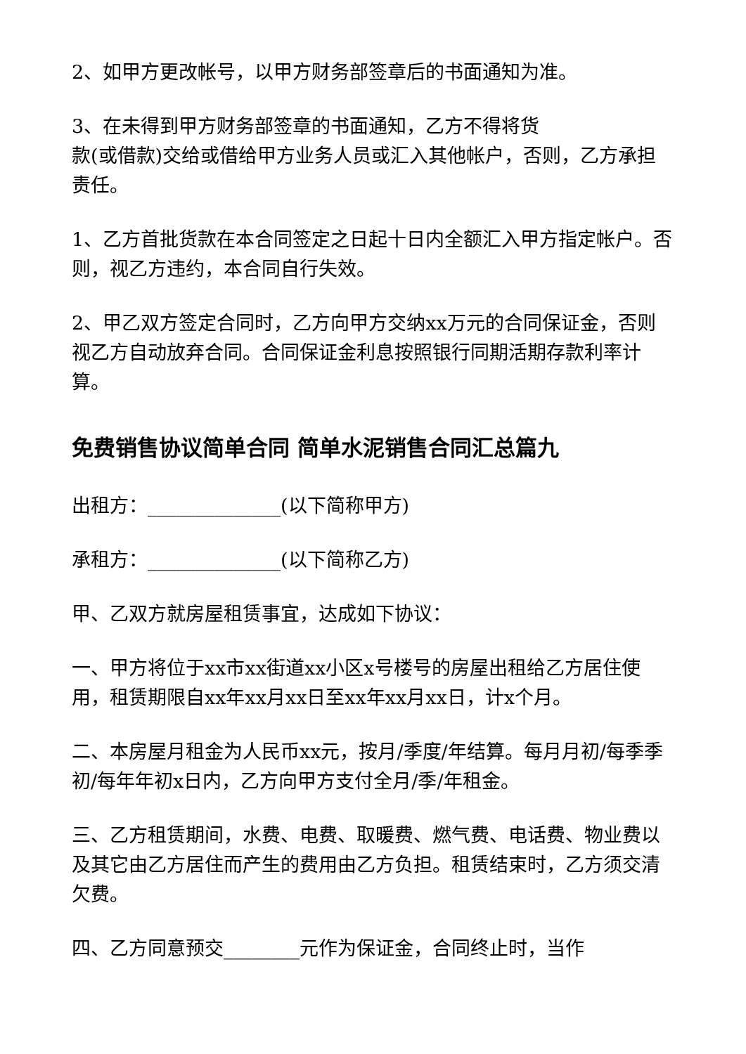2、如甲方更改帐号，以甲方财务部签章后的书面通知为准。
3、在未得到甲方财务部签章的书面通知，乙方不得将货
款(或借款)交给或借给甲方业务人员或汇入其他帐户，否则，乙方承担责任。
1、乙方首批货款在本合同签定之日起十日内全额汇入甲方指定帐户。否则，视乙方违约，本合同自行失效。
2、甲乙双方签定合同时，乙方向甲方交纳xx万元的合同保证金，否则视乙方自动放弃合同。合同保证金利息按照银行同期活期存款利率计算。
免费销售协议简单合同 简单水泥销售合同汇总篇九
出租方：______________(以下简称甲方)
承租方：______________(以下简称乙方)
甲、乙双方就房屋租赁事宜，达成如下协议：
一、甲方将位于xx市xx街道xx小区x号楼号的房屋出租给乙方居住使用，租赁期限自xx年xx月xx日至xx年xx月xx日，计x个月。
二、本房屋月租金为人民币xx元，按月/季度/年结算。每月月初/每季季初/每年年初x日内，乙方向甲方支付全月/季/年租金。
三、乙方租赁期间，水费、电费、取暖费、燃气费、电话费、物业费以及其它由乙方居住而产生的费用由乙方负担。租赁结束时，乙方须交清欠费。
四、乙方同意预交________元作为保证金，合同终止时，当作